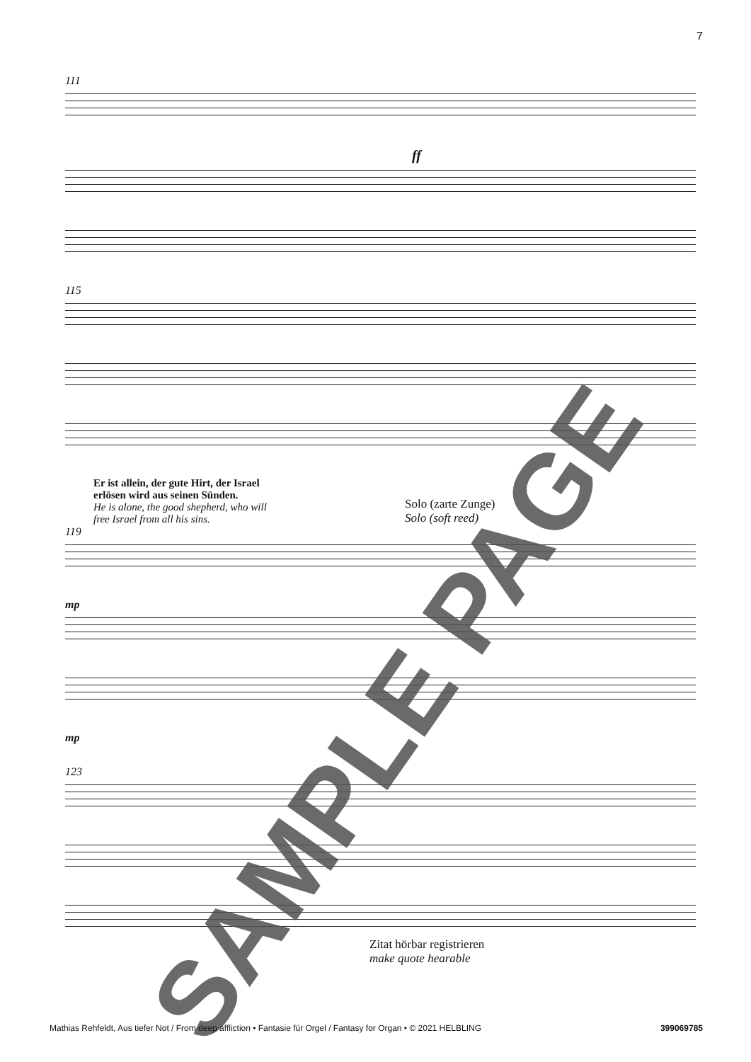7
111
ff
115
Er ist allein, der gute Hirt, der Israel
erlösen wird aus seinen Sünden.
He is alone, the good shepherd, who will
free Israel from all his sins.
Solo (zarte Zunge)
Solo (soft reed)
119
mp
mp
123
Zitat hörbar registrieren
make quote hearable
SAMPLE PAGE
Mathias Rehfeldt, Aus tiefer Not / From deep affliction • Fantasie für Orgel / Fantasy for Organ • © 2021 HELBLING 399069785